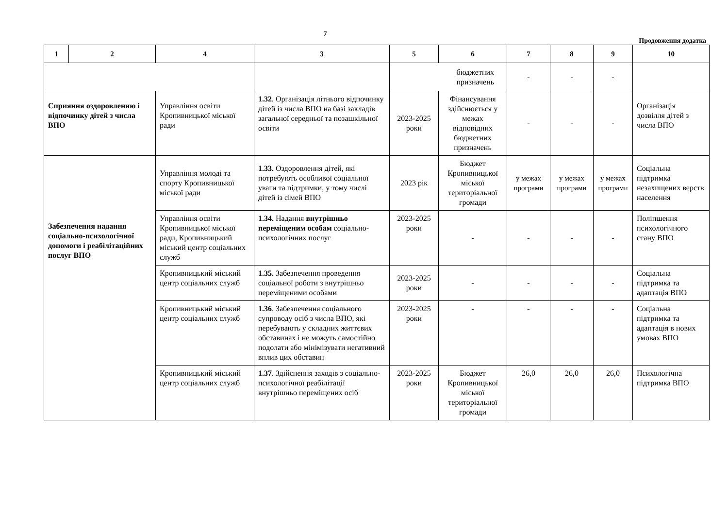7
Продовження додатка
| 1 | 2 | 4 | 3 | 5 | 6 | 7 | 8 | 9 | 10 |
| --- | --- | --- | --- | --- | --- | --- | --- | --- | --- |
| | | | | бюджетних призначень | | - | - | - | |
| Сприяння оздоровленню і відпочинку дітей з числа ВПО | | Управління освіти Кропивницької міської ради | 1.32 . Організація літнього відпочинку дітей із числа ВПО на базі закладів загальної середньої та позашкільної освіти | 2023-2025 роки | Фінансування здійснюється у межах відповідних бюджетних призначень | - | - | - | Організація дозвілля дітей з числа ВПО |
| Забезпечення надання соціально-психологічної допомоги і реабілітаційних послуг ВПО | | Управління молоді та спорту Кропивницької міської ради | 1.33. Оздоровлення дітей, які потребують особливої соціальної уваги та підтримки, у тому числі дітей із сімей ВПО | 2023 рік | Бюджет Кропивницької міської територіальної громади | у межах програми | у межах програми | у межах програми | Соціальна підтримка незахищених верств населення |
| | | Управління освіти Кропивницької міської ради, Кропивницький міський центр соціальних служб | 1.34. Надання внутрішньо переміщеним особам соціально-психологічних послуг | 2023-2025 роки | - | - | - | - | Поліпшення психологічного стану ВПО |
| | | Кропивницький міський центр соціальних служб | 1.35. Забезпечення проведення соціальної роботи з внутрішньо переміщеними особами | 2023-2025 роки | - | - | - | - | Соціальна підтримка та адаптація ВПО |
| | | Кропивницький міський центр соціальних служб | 1.36 . Забезпечення соціального супроводу осіб з числа ВПО, які перебувають у складних життєвих обставинах і не можуть самостійно подолати або мінімізувати негативний вплив цих обставин | 2023-2025 роки | - | - | - | - | Соціальна підтримка та адаптація в нових умовах ВПО |
| | | Кропивницький міський центр соціальних служб | 1.37 . Здійснення заходів з соціально-психологічної реабілітації внутрішньо переміщених осіб | 2023-2025 роки | Бюджет Кропивницької міської територіальної громади | 26,0 | 26,0 | 26,0 | Психологічна підтримка ВПО |